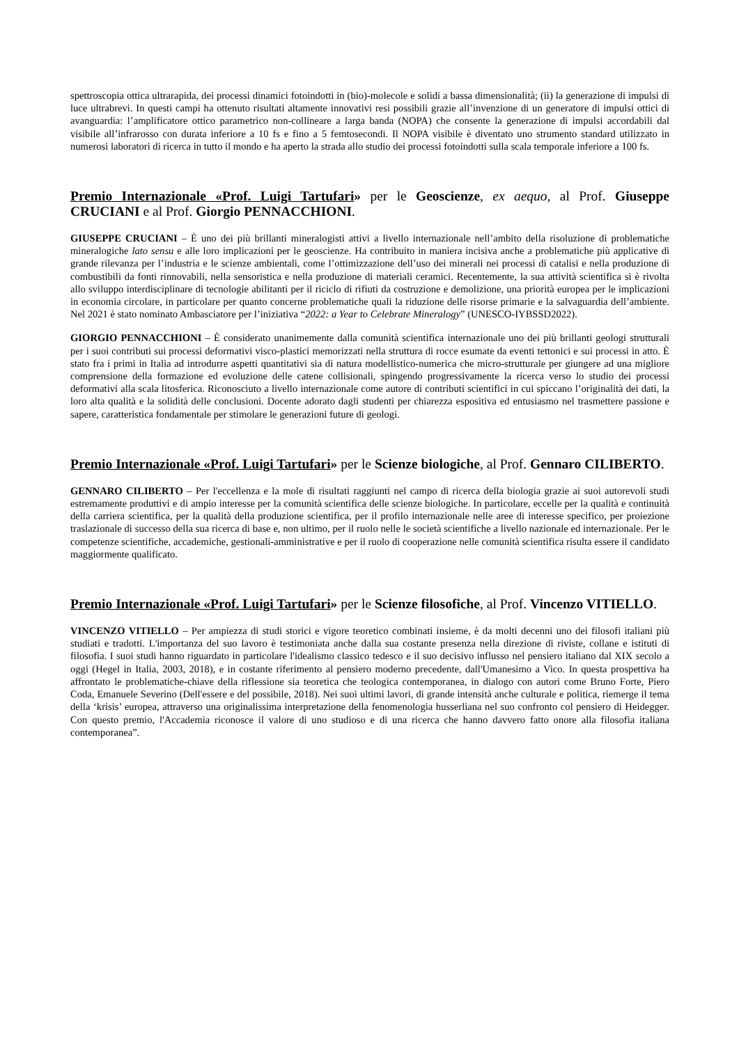spettroscopia ottica ultrarapida, dei processi dinamici fotoindotti in (bio)-molecole e solidi a bassa dimensionalità; (ii) la generazione di impulsi di luce ultrabrevi. In questi campi ha ottenuto risultati altamente innovativi resi possibili grazie all’invenzione di un generatore di impulsi ottici di avanguardia: l’amplificatore ottico parametrico non-collineare a larga banda (NOPA) che consente la generazione di impulsi accordabili dal visibile all’infrarosso con durata inferiore a 10 fs e fino a 5 femtosecondi. Il NOPA visibile è diventato uno strumento standard utilizzato in numerosi laboratori di ricerca in tutto il mondo e ha aperto la strada allo studio dei processi fotoindotti sulla scala temporale inferiore a 100 fs.
Premio Internazionale «Prof. Luigi Tartufari» per le Geoscienze, ex aequo, al Prof. Giuseppe CRUCIANI e al Prof. Giorgio PENNACCHIONI.
GIUSEPPE CRUCIANI – È uno dei più brillanti mineralogisti attivi a livello internazionale nell’ambito della risoluzione di problematiche mineralogiche lato sensu e alle loro implicazioni per le geoscienze. Ha contribuito in maniera incisiva anche a problematiche più applicative di grande rilevanza per l’industria e le scienze ambientali, come l’ottimizzazione dell’uso dei minerali nei processi di catalisi e nella produzione di combustibili da fonti rinnovabili, nella sensoristica e nella produzione di materiali ceramici. Recentemente, la sua attività scientifica si è rivolta allo sviluppo interdisciplinare di tecnologie abilitanti per il riciclo di rifiuti da costruzione e demolizione, una priorità europea per le implicazioni in economia circolare, in particolare per quanto concerne problematiche quali la riduzione delle risorse primarie e la salvaguardia dell’ambiente. Nel 2021 è stato nominato Ambasciatore per l’iniziativa “2022: a Year to Celebrate Mineralogy” (UNESCO-IYBSSD2022).
GIORGIO PENNACCHIONI – È considerato unanimemente dalla comunità scientifica internazionale uno dei più brillanti geologi strutturali per i suoi contributi sui processi deformativi visco-plastici memorizzati nella struttura di rocce esumate da eventi tettonici e sui processi in atto. È stato fra i primi in Italia ad introdurre aspetti quantitativi sia di natura modellistico-numerica che micro-strutturale per giungere ad una migliore comprensione della formazione ed evoluzione delle catene collisionali, spingendo progressivamente la ricerca verso lo studio dei processi deformativi alla scala litosferica. Riconosciuto a livello internazionale come autore di contributi scientifici in cui spiccano l’originalità dei dati, la loro alta qualità e la solidità delle conclusioni. Docente adorato dagli studenti per chiarezza espositiva ed entusiasmo nel trasmettere passione e sapere, caratteristica fondamentale per stimolare le generazioni future di geologi.
Premio Internazionale «Prof. Luigi Tartufari» per le Scienze biologiche, al Prof. Gennaro CILIBERTO.
GENNARO CILIBERTO – Per l'eccellenza e la mole di risultati raggiunti nel campo di ricerca della biologia grazie ai suoi autorevoli studi estremamente produttivi e di ampio interesse per la comunità scientifica delle scienze biologiche. In particolare, eccelle per la qualità e continuità della carriera scientifica, per la qualità della produzione scientifica, per il profilo internazionale nelle aree di interesse specifico, per proiezione traslazionale di successo della sua ricerca di base e, non ultimo, per il ruolo nelle le società scientifiche a livello nazionale ed internazionale. Per le competenze scientifiche, accademiche, gestionali-amministrative e per il ruolo di cooperazione nelle comunità scientifica risulta essere il candidato maggiormente qualificato.
Premio Internazionale «Prof. Luigi Tartufari» per le Scienze filosofiche, al Prof. Vincenzo VITIELLO.
VINCENZO VITIELLO – Per ampiezza di studi storici e vigore teoretico combinati insieme, è da molti decenni uno dei filosofi italiani più studiati e tradotti. L'importanza del suo lavoro è testimoniata anche dalla sua costante presenza nella direzione di riviste, collane e istituti di filosofia. I suoi studi hanno riguardato in particolare l'idealismo classico tedesco e il suo decisivo influsso nel pensiero italiano dal XIX secolo a oggi (Hegel in Italia, 2003, 2018), e in costante riferimento al pensiero moderno precedente, dall'Umanesimo a Vico. In questa prospettiva ha affrontato le problematiche-chiave della riflessione sia teoretica che teologica contemporanea, in dialogo con autori come Bruno Forte, Piero Coda, Emanuele Severino (Dell'essere e del possibile, 2018). Nei suoi ultimi lavori, di grande intensità anche culturale e politica, riemerge il tema della ‘krisis’ europea, attraverso una originalissima interpretazione della fenomenologia husserliana nel suo confronto col pensiero di Heidegger. Con questo premio, l'Accademia riconosce il valore di uno studioso e di una ricerca che hanno davvero fatto onore alla filosofia italiana contemporanea”.